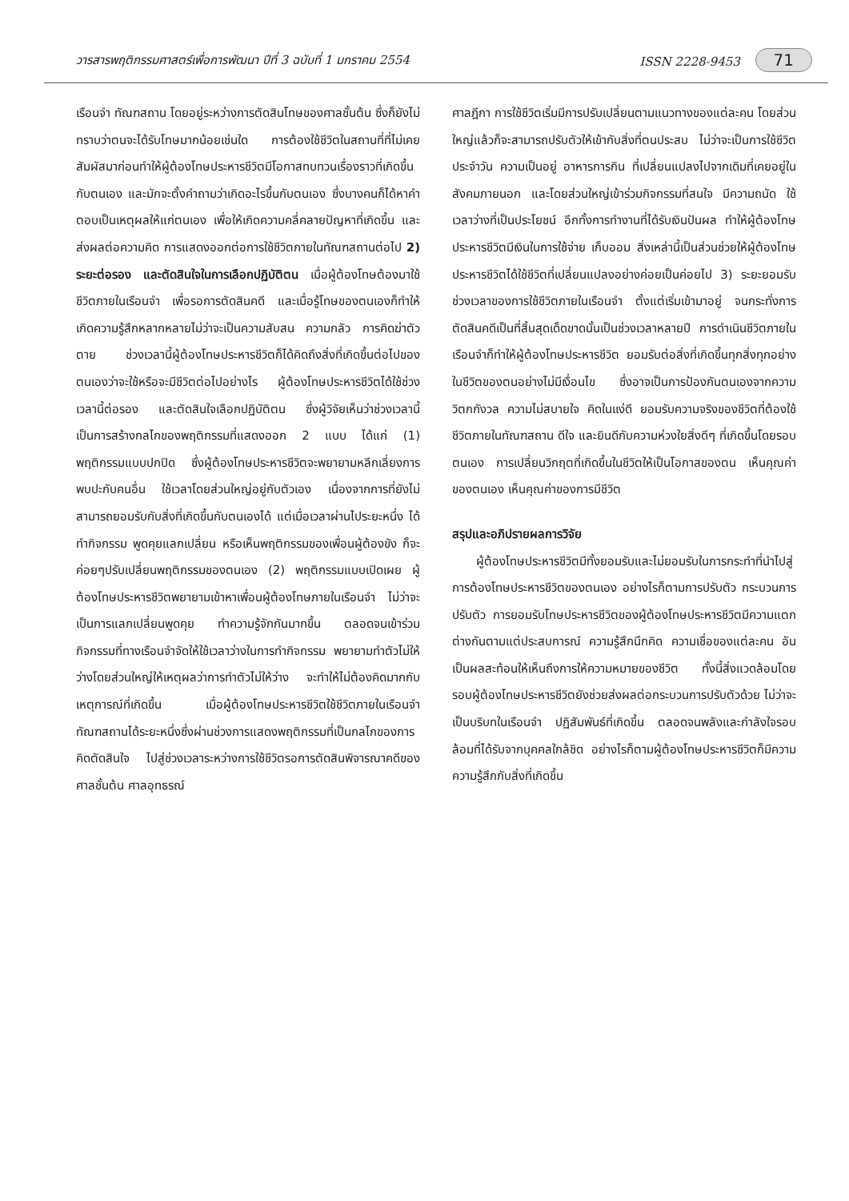วารสารพฤติกรรมศาสตร์เพื่อการพัฒนา ปีที่ 3 ฉบับที่ 1 มกราคม 2554 ISSN 2228-9453 71
เรือนจำ ทัณฑสถาน โดยอยู่ระหว่างการตัดสินโทษของศาลชั้นต้น ซึ่งก็ยังไม่ทราบว่าตนจะได้รับโทษมากน้อยเช่นใด การต้องใช้ชีวิตในสถานที่ที่ไม่เคยสัมผัสมาก่อนทำให้ผู้ต้องโทษประหารชีวิตมีโอกาสทบทวนเรื่องราวที่เกิดขึ้นกับตนเอง และมักจะตั้งคำถามว่าเกิดอะไรขึ้นกับตนเอง ซึ่งบางคนก็ได้หาคำตอบเป็นเหตุผลให้แก่ตนเอง เพื่อให้เกิดความคลี่คลายปัญหาที่เกิดขึ้น และส่งผลต่อความคิด การแสดงออกต่อการใช้ชีวิตภายในทัณฑสถานต่อไป 2) ระยะต่อรอง และตัดสินใจในการเลือกปฏิบัติตน เมื่อผู้ต้องโทษต้องมาใช้ชีวิตภายในเรือนจำ เพื่อรอการตัดสินคดี และเมื่อรู้โทษของตนเองก็ทำให้เกิดความรู้สึกหลากหลายไม่ว่าจะเป็นความสับสน ความกลัว การคิดฆ่าตัวตาย ช่วงเวลานี้ผู้ต้องโทษประหารชีวิตก็ได้คิดถึงสิ่งที่เกิดขึ้นต่อไปของตนเองว่าจะใช้หรือจะมีชีวิตต่อไปอย่างไร ผู้ต้องโทษประหารชีวิตได้ใช้ช่วงเวลานี้ต่อรอง และตัดสินใจเลือกปฏิบัติตน ซึ่งผู้วิจัยเห็นว่าช่วงเวลานี้เป็นการสร้างกลไกของพฤติกรรมที่แสดงออก 2 แบบ ได้แก่ (1) พฤติกรรมแบบปกปิด ซึ่งผู้ต้องโทษประหารชีวิตจะพยายามหลีกเลี่ยงการพบปะกับคนอื่น ใช้เวลาโดยส่วนใหญ่อยู่กับตัวเอง เนื่องจากการที่ยังไม่สามารถยอมรับกับสิ่งที่เกิดขึ้นกับตนเองได้ แต่เมื่อเวลาผ่านไประยะหนึ่ง ได้ทำกิจกรรม พูดคุยแลกเปลี่ยน หรือเห็นพฤติกรรมของเพื่อนผู้ต้องขัง ก็จะค่อยๆปรับเปลี่ยนพฤติกรรมของตนเอง (2) พฤติกรรมแบบเปิดเผย ผู้ต้องโทษประหารชีวิตพยายามเข้าหาเพื่อนผู้ต้องโทษภายในเรือนจำ ไม่ว่าจะเป็นการแลกเปลี่ยนพูดคุย ทำความรู้จักกันมากขึ้น ตลอดจนเข้าร่วมกิจกรรมที่ทางเรือนจำจัดให้ใช้เวลาว่างในการทำกิจกรรม พยายามทำตัวไม่ให้ว่างโดยส่วนใหญ่ให้เหตุผลว่าการทำตัวไม่ให้ว่าง จะทำให้ไม่ต้องคิดมากกับเหตุการณ์ที่เกิดขึ้น เมื่อผู้ต้องโทษประหารชีวิตใช้ชีวิตภายในเรือนจำ ทัณฑสถานได้ระยะหนึ่งซึ่งผ่านช่วงการแสดงพฤติกรรมที่เป็นกลไกของการคิดตัดสินใจ ไปสู่ช่วงเวลาระหว่างการใช้ชีวิตรอการตัดสินพิจารณาคดีของศาลชั้นต้น ศาลอุทธรณ์
ศาลฎีกา การใช้ชีวิตเริ่มมีการปรับเปลี่ยนตามแนวทางของแต่ละคน โดยส่วนใหญ่แล้วก็จะสามารถปรับตัวให้เข้ากับสิ่งที่ตนประสบ ไม่ว่าจะเป็นการใช้ชีวิตประจำวัน ความเป็นอยู่ อาหารการกิน ที่เปลี่ยนแปลงไปจากเดิมที่เคยอยู่ในสังคมภายนอก และโดยส่วนใหญ่เข้าร่วมกิจกรรมที่สนใจ มีความถนัด ใช้เวลาว่างที่เป็นประโยชน์ อีกทั้งการทำงานที่ได้รับเงินปันผล ทำให้ผู้ต้องโทษประหารชีวิตมีเงินในการใช้จ่าย เก็บออม สิ่งเหล่านี้เป็นส่วนช่วยให้ผู้ต้องโทษประหารชีวิตได้ใช้ชีวิตที่เปลี่ยนแปลงอย่างค่อยเป็นค่อยไป 3) ระยะยอมรับ ช่วงเวลาของการใช้ชีวิตภายในเรือนจำ ตั้งแต่เริ่มเข้ามาอยู่ จนกระทั่งการตัดสินคดีเป็นที่สิ้นสุดเด็ดขาดนั้นเป็นช่วงเวลาหลายปี การดำเนินชีวิตภายในเรือนจำก็ทำให้ผู้ต้องโทษประหารชีวิต ยอมรับต่อสิ่งที่เกิดขึ้นทุกสิ่งทุกอย่างในชีวิตของตนอย่างไม่มีเงื่อนไข ซึ่งอาจเป็นการป้องกันตนเองจากความวิตกกังวล ความไม่สบายใจ คิดในแง่ดี ยอมรับความจริงของชีวิตที่ต้องใช้ชีวิตภายในทัณฑสถาน ดีใจ และยินดีกับความห่วงใยสิ่งดีๆ ที่เกิดขึ้นโดยรอบตนเอง การเปลี่ยนวิกฤตที่เกิดขึ้นในชีวิตให้เป็นโอกาสของตน เห็นคุณค่าของตนเอง เห็นคุณค่าของการมีชีวิต
สรุปและอภิปรายผลการวิจัย
  ผู้ต้องโทษประหารชีวิตมีทั้งยอมรับและไม่ยอมรับในการกระทำที่นำไปสู่การต้องโทษประหารชีวิตของตนเอง อย่างไรก็ตามการปรับตัว กระบวนการปรับตัว การยอมรับโทษประหารชีวิตของผู้ต้องโทษประหารชีวิตมีความแตกต่างกันตามแต่ประสบการณ์ ความรู้สึกนึกคิด ความเชื่อของแต่ละคน อันเป็นผลสะท้อนให้เห็นถึงการให้ความหมายของชีวิต ทั้งนี้สิ่งแวดล้อมโดยรอบผู้ต้องโทษประหารชีวิตยังช่วยส่งผลต่อกระบวนการปรับตัวด้วย ไม่ว่าจะเป็นบริบทในเรือนจำ ปฏิสัมพันธ์ที่เกิดขึ้น ตลอดจนพลังและกำลังใจรอบล้อมที่ได้รับจากบุคคลใกล้ชิด อย่างไรก็ตามผู้ต้องโทษประหารชีวิตก็มีความความรู้สึกกับสิ่งที่เกิดขึ้น